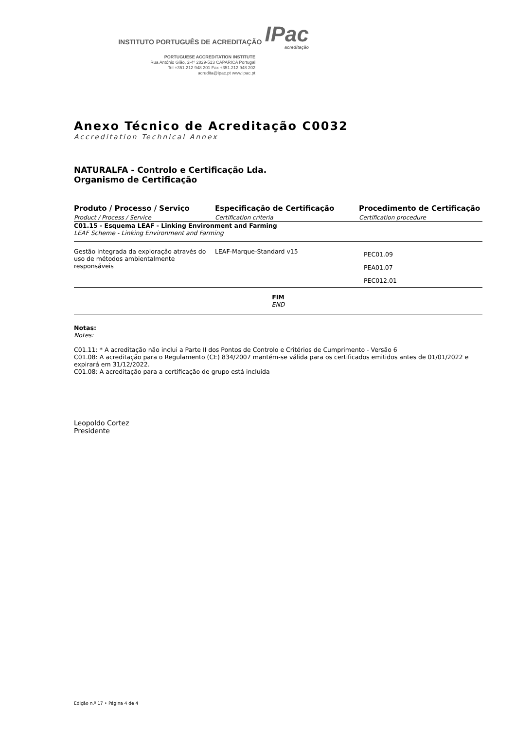INSTITUTO PORTUGUÊS DE ACREDITAÇÃO IPac
acreditação
PORTUGUESE ACCREDITATION INSTITUTE
Rua António Gião, 2-4º 2829-513 CAPARICA Portugal
Tel +351.212 948 201 Fax +351.212 948 202
acredita@ipac.pt www.ipac.pt
Anexo Técnico de Acreditação C0032
Accreditation Technical Annex
NATURALFA - Controlo e Certificação Lda.
Organismo de Certificação
| Produto / Processo / Serviço Product / Process / Service | Especificação de Certificação Certification criteria | Procedimento de Certificação Certification procedure |
| --- | --- | --- |
| C01.15 - Esquema LEAF - Linking Environment and Farming LEAF Scheme - Linking Environment and Farming | | |
| Gestão integrada da exploração através do uso de métodos ambientalmente responsáveis | LEAF-Marque-Standard v15 | PEC01.09 PEA01.07 PEC012.01 |
| FIM END | | |
Notas:
Notes:
C01.11: * A acreditação não inclui a Parte II dos Pontos de Controlo e Critérios de Cumprimento - Versão 6
C01.08: A acreditação para o Regulamento (CE) 834/2007 mantém-se válida para os certificados emitidos antes de 01/01/2022 e expirará em 31/12/2022.
C01.08: A acreditação para a certificação de grupo está incluída
Leopoldo Cortez
Presidente
Edição n.º 17 • Página 4 de 4